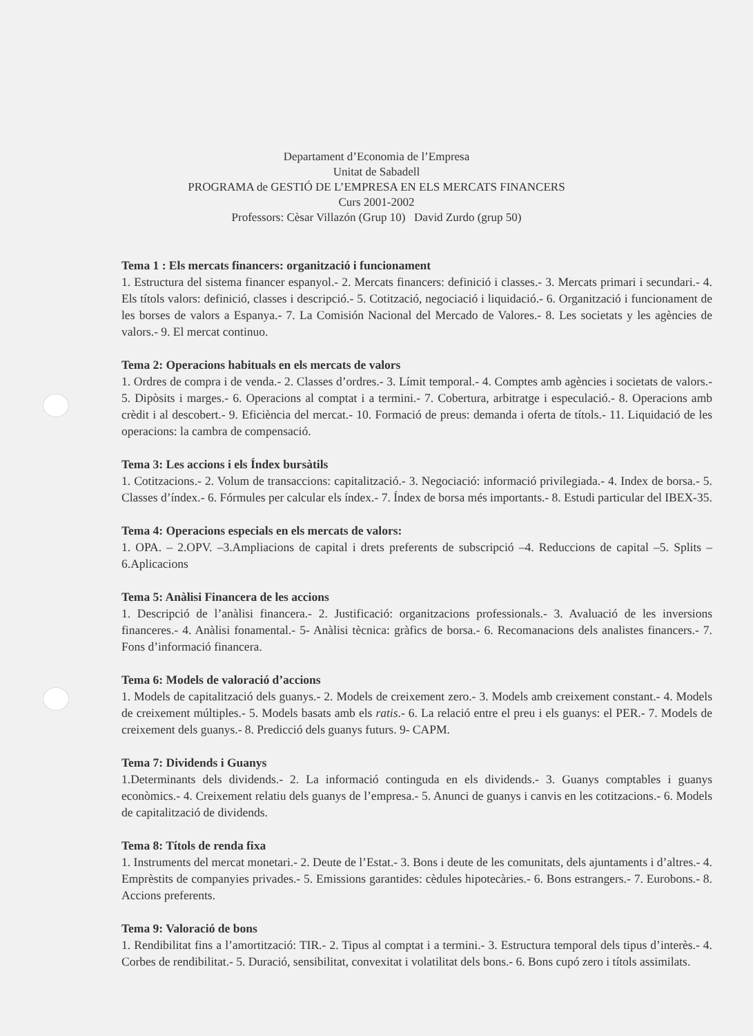Departament d’Economia de l’Empresa
Unitat de Sabadell
PROGRAMA de GESTIÓ DE L’EMPRESA EN ELS MERCATS FINANCERS
Curs 2001-2002
Professors: Cèsar Villazón (Grup 10) David Zurdo (grup 50)
Tema 1 : Els mercats financers: organització i funcionament
1. Estructura del sistema financer espanyol.- 2. Mercats financers: definició i classes.- 3. Mercats primari i secundari.- 4. Els títols valors: definició, classes i descripció.- 5. Cotització, negociació i liquidació.- 6. Organització i funcionament de les borses de valors a Espanya.- 7. La Comisión Nacional del Mercado de Valores.- 8. Les societats y les agències de valors.- 9. El mercat continuo.
Tema 2: Operacions habituals en els mercats de valors
1. Ordres de compra i de venda.- 2. Classes d’ordres.- 3. Límit temporal.- 4. Comptes amb agències i societats de valors.- 5. Dipòsits i marges.- 6. Operacions al comptat i a termini.- 7. Cobertura, arbitratge i especulació.- 8. Operacions amb crèdit i al descobert.- 9. Eficiència del mercat.- 10. Formació de preus: demanda i oferta de títols.- 11. Liquidació de les operacions: la cambra de compensació.
Tema 3: Les accions i els Índex bursàtils
1. Cotitzacions.- 2. Volum de transaccions: capitalització.- 3. Negociació: informació privilegiada.- 4. Index de borsa.- 5. Classes d’índex.- 6. Fórmules per calcular els índex.- 7. Índex de borsa més importants.- 8. Estudi particular del IBEX-35.
Tema 4: Operacions especials en els mercats de valors:
1. OPA. – 2.OPV. –3.Ampliacions de capital i drets preferents de subscripció –4. Reduccions de capital –5. Splits –6.Aplicacions
Tema 5: Anàlisi Financera de les accions
1. Descripció de l’anàlisi financera.- 2. Justificació: organitzacions professionals.- 3. Avaluació de les inversions financeres.- 4. Anàlisi fonamental.- 5- Anàlisi tècnica: gràfics de borsa.- 6. Recomanacions dels analistes financers.- 7. Fons d’informació financera.
Tema 6: Models de valoració d’accions
1. Models de capitalització dels guanys.- 2. Models de creixement zero.- 3. Models amb creixement constant.- 4. Models de creixement múltiples.- 5. Models basats amb els ratis.- 6. La relació entre el preu i els guanys: el PER.- 7. Models de creixement dels guanys.- 8. Predicció dels guanys futurs. 9- CAPM.
Tema 7: Dividends i Guanys
1.Determinants dels dividends.- 2. La informació continguda en els dividends.- 3. Guanys comptables i guanys econòmics.- 4. Creixement relatiu dels guanys de l’empresa.- 5. Anunci de guanys i canvis en les cotitzacions.- 6. Models de capitalització de dividends.
Tema 8: Títols de renda fixa
1. Instruments del mercat monetari.- 2. Deute de l’Estat.- 3. Bons i deute de les comunitats, dels ajuntaments i d’altres.- 4. Emprèstits de companyies privades.- 5. Emissions garantides: cèdules hipotecàries.- 6. Bons estrangers.- 7. Eurobons.- 8. Accions preferents.
Tema 9: Valoració de bons
1. Rendibilitat fins a l’amortització: TIR.- 2. Tipus al comptat i a termini.- 3. Estructura temporal dels tipus d’interès.- 4. Corbes de rendibilitat.- 5. Duració, sensibilitat, convexitat i volatilitat dels bons.- 6. Bons cupó zero i títols assimilats.